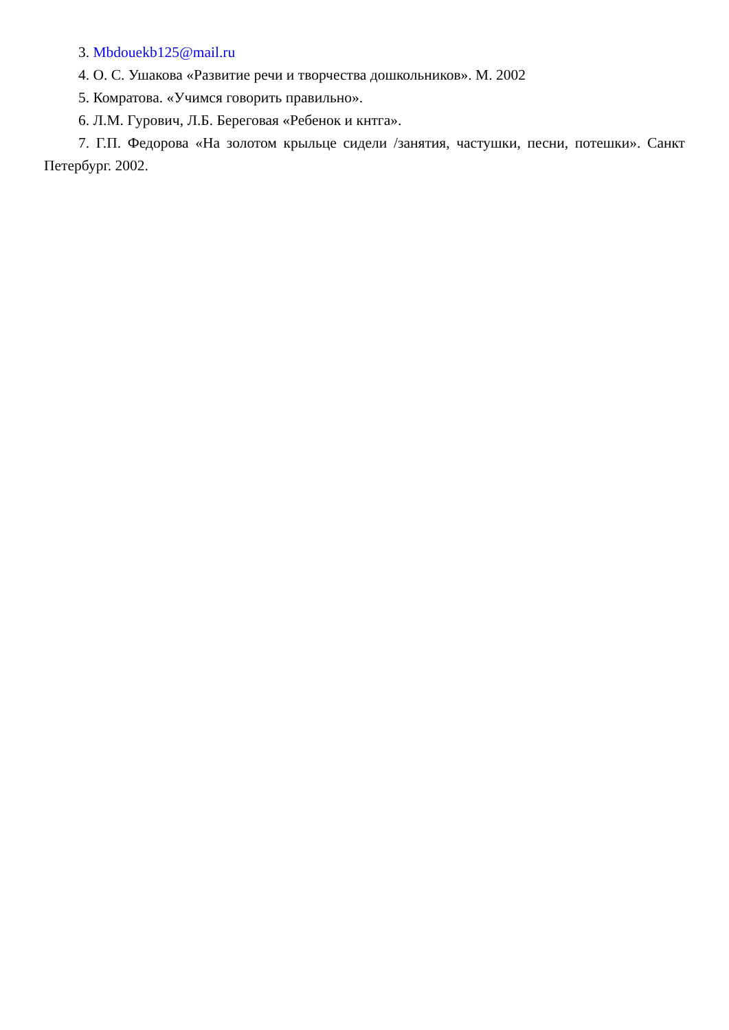3. Mbdouekb125@mail.ru
4. О. С. Ушакова «Развитие речи и творчества дошкольников». М. 2002
5. Комратова. «Учимся говорить правильно».
6. Л.М. Гурович, Л.Б. Береговая «Ребенок и кнтга».
7. Г.П. Федорова «На золотом крыльце сидели /занятия, частушки, песни, потешки». Санкт Петербург. 2002.